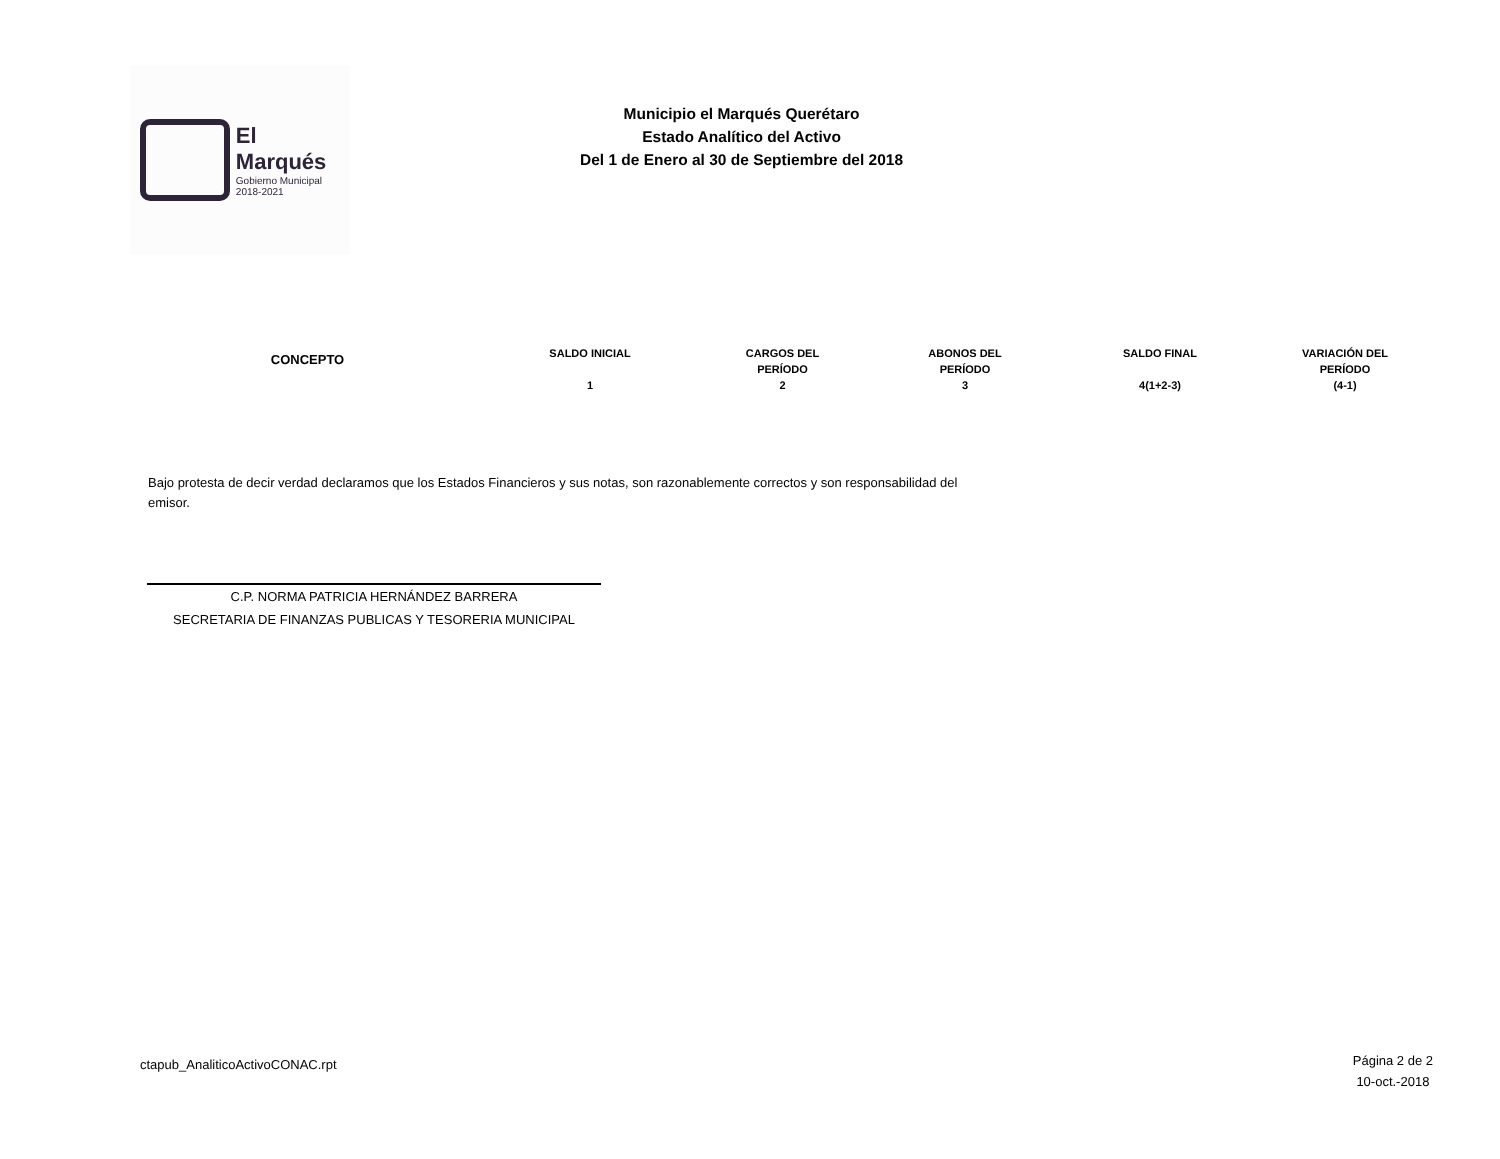El Marqués
Gobierno Municipal
2018-2021
Municipio el Marqués Querétaro
Estado Analítico del Activo
Del 1 de Enero al 30 de Septiembre del 2018
| CONCEPTO | SALDO INICIAL 1 | CARGOS DEL PERÍODO 2 | ABONOS DEL PERÍODO 3 | SALDO FINAL 4(1+2-3) | VARIACIÓN DEL PERÍODO (4-1) |
| --- | --- | --- | --- | --- | --- |
Bajo protesta de decir verdad declaramos que los Estados Financieros y sus notas, son razonablemente correctos y son responsabilidad del emisor.
C.P. NORMA PATRICIA HERNÁNDEZ BARRERA
SECRETARIA DE FINANZAS PUBLICAS Y TESORERIA MUNICIPAL
ctapub_AnaliticoActivoCONAC.rpt
Página 2 de 2
10-oct.-2018